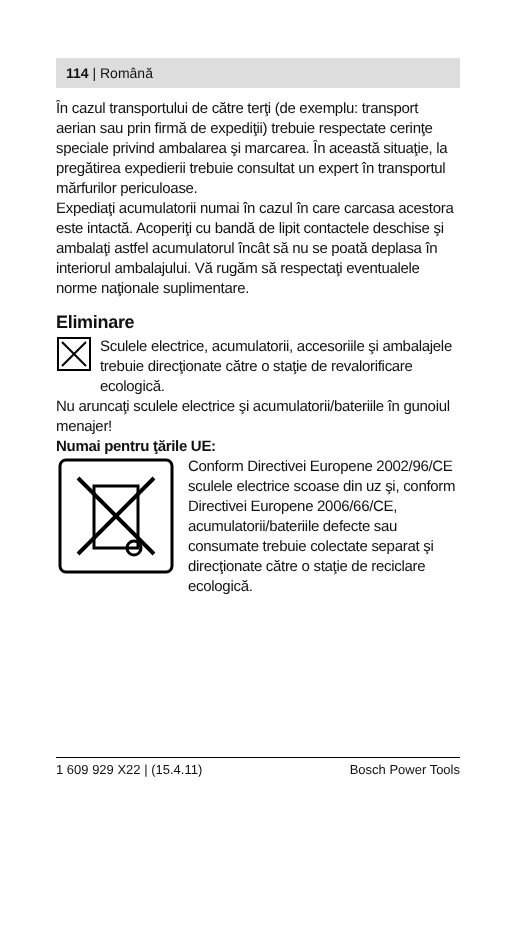114 | Română
În cazul transportului de către terţi (de exemplu: transport aerian sau prin firmă de expediţii) trebuie respectate cerinţe speciale privind ambalarea şi marcarea. În această situaţie, la pregătirea expedierii trebuie consultat un expert în transportul mărfurilor periculoase.
Expediaţi acumulatorii numai în cazul în care carcasa acestora este intactă. Acoperiţi cu bandă de lipit contactele deschise şi ambalaţi astfel acumulatorul încât să nu se poată deplasa în interiorul ambalajului. Vă rugăm să respectaţi eventualele norme naţionale suplimentare.
Eliminare
Sculele electrice, acumulatorii, accesoriile şi ambalajele trebuie direcţionate către o staţie de revalorificare ecologică.
Nu aruncaţi sculele electrice şi acumulatorii/bateriile în gunoiul menajer!
Numai pentru ţările UE:
Conform Directivei Europene 2002/96/CE sculele electrice scoase din uz şi, conform Directivei Europene 2006/66/CE, acumulatorii/bateriile defecte sau consumate trebuie colectate separat şi direcţionate către o staţie de reciclare ecologică.
1 609 929 X22 | (15.4.11) Bosch Power Tools